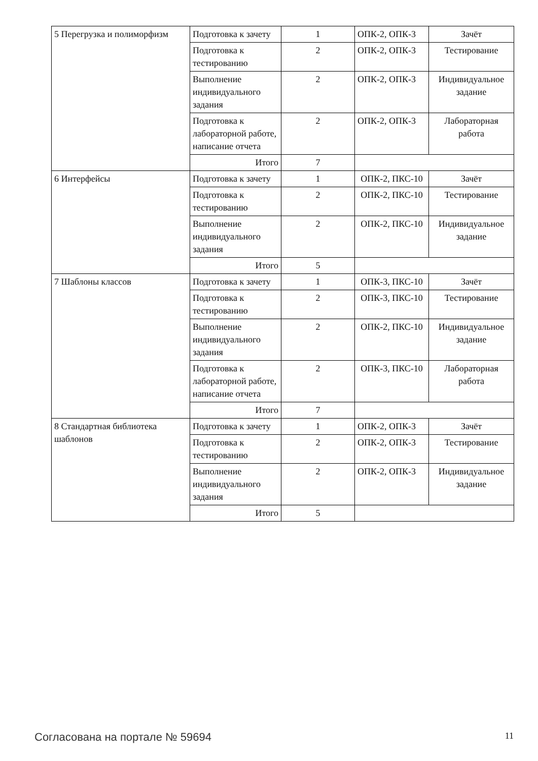| 5 Перегрузка и полиморфизм | Подготовка к зачету | 1 | ОПК-2, ОПК-3 | Зачёт |
| | Подготовка к тестированию | 2 | ОПК-2, ОПК-3 | Тестирование |
| | Выполнение индивидуального задания | 2 | ОПК-2, ОПК-3 | Индивидуальное задание |
| | Подготовка к лабораторной работе, написание отчета | 2 | ОПК-2, ОПК-3 | Лабораторная работа |
| | Итого | 7 | | |
| 6 Интерфейсы | Подготовка к зачету | 1 | ОПК-2, ПКС-10 | Зачёт |
| | Подготовка к тестированию | 2 | ОПК-2, ПКС-10 | Тестирование |
| | Выполнение индивидуального задания | 2 | ОПК-2, ПКС-10 | Индивидуальное задание |
| | Итого | 5 | | |
| 7 Шаблоны классов | Подготовка к зачету | 1 | ОПК-3, ПКС-10 | Зачёт |
| | Подготовка к тестированию | 2 | ОПК-3, ПКС-10 | Тестирование |
| | Выполнение индивидуального задания | 2 | ОПК-2, ПКС-10 | Индивидуальное задание |
| | Подготовка к лабораторной работе, написание отчета | 2 | ОПК-3, ПКС-10 | Лабораторная работа |
| | Итого | 7 | | |
| 8 Стандартная библиотека шаблонов | Подготовка к зачету | 1 | ОПК-2, ОПК-3 | Зачёт |
| | Подготовка к тестированию | 2 | ОПК-2, ОПК-3 | Тестирование |
| | Выполнение индивидуального задания | 2 | ОПК-2, ОПК-3 | Индивидуальное задание |
| | Итого | 5 | | |
Согласована на портале № 59694 11